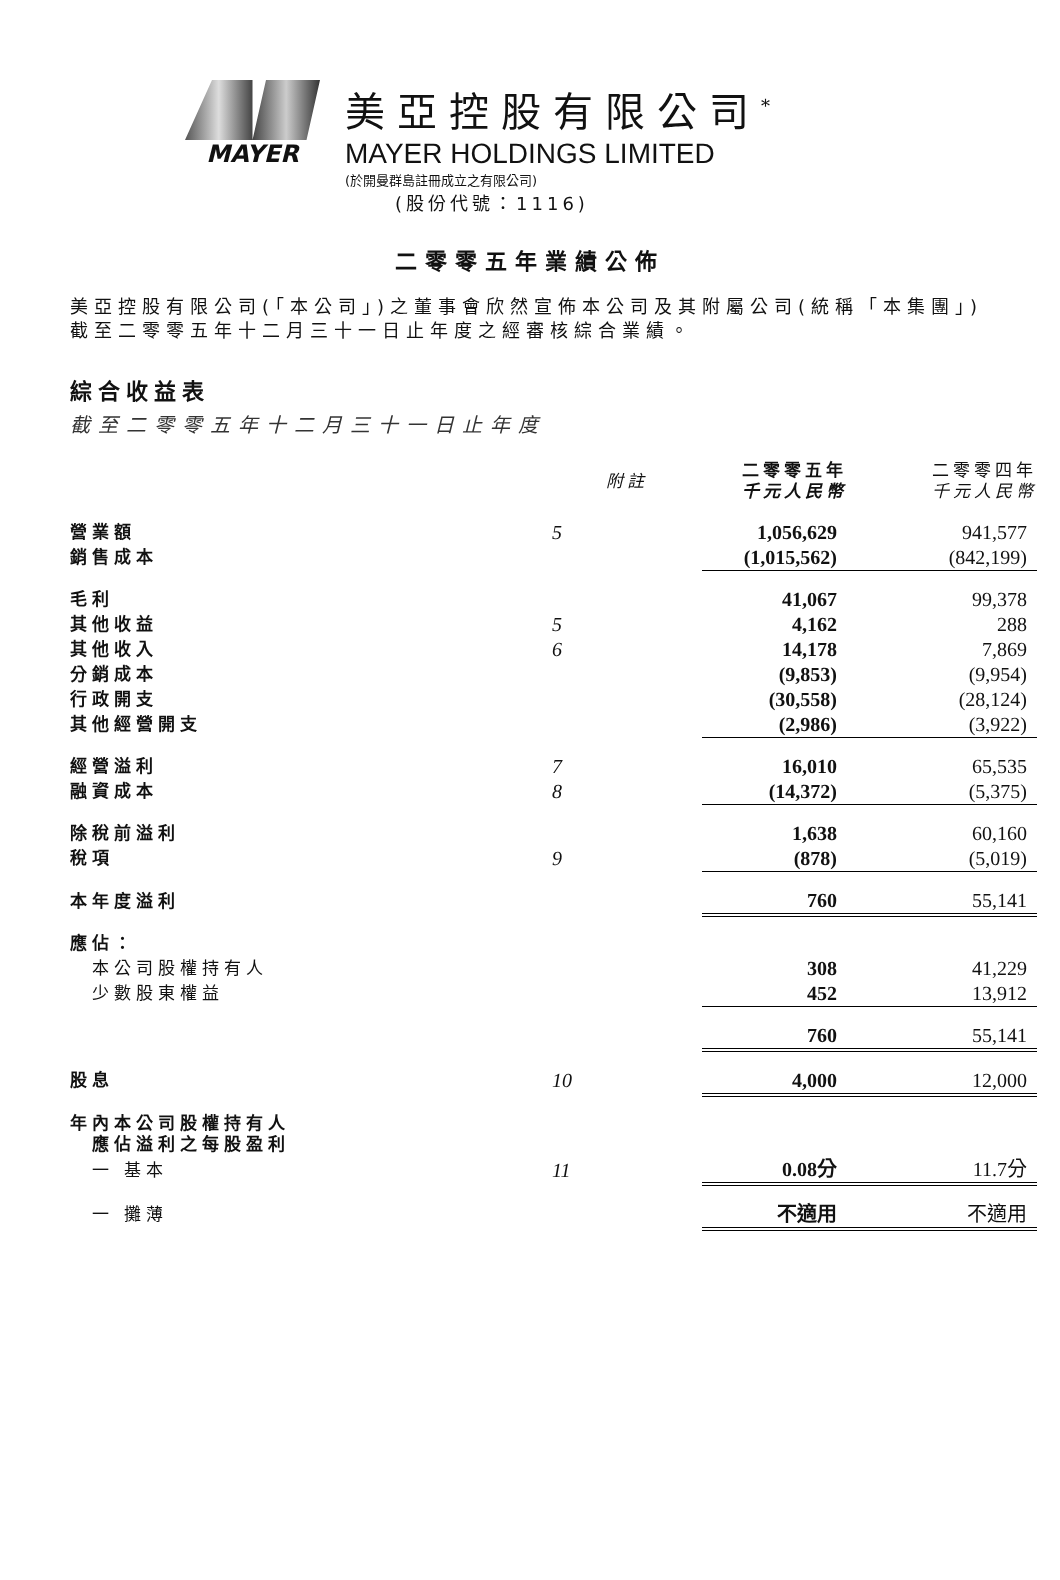MAYER
美亞控股有限公司<sup>*</sup>
MAYER HOLDINGS LIMITED
(於開曼群島註冊成立之有限公司)
(股份代號：1116)
二零零五年業績公佈
美亞控股有限公司(「本公司」)之董事會欣然宣佈本公司及其附屬公司(統稱「本集團」)截至二零零五年十二月三十一日止年度之經審核綜合業績。
綜合收益表
截至二零零五年十二月三十一日止年度
| | 附註 | 二零零五年 千元人民幣 | 二零零四年 千元人民幣 |
| --- | --- | --- | --- |
| 營業額 | 5 | 1,056,629 | 941,577 |
| 銷售成本 | | (1,015,562) | (842,199) |
| 毛利 | | 41,067 | 99,378 |
| 其他收益 | 5 | 4,162 | 288 |
| 其他收入 | 6 | 14,178 | 7,869 |
| 分銷成本 | | (9,853) | (9,954) |
| 行政開支 | | (30,558) | (28,124) |
| 其他經營開支 | | (2,986) | (3,922) |
| 經營溢利 | 7 | 16,010 | 65,535 |
| 融資成本 | 8 | (14,372) | (5,375) |
| 除稅前溢利 | | 1,638 | 60,160 |
| 稅項 | 9 | (878) | (5,019) |
| 本年度溢利 | | 760 | 55,141 |
| 應佔： | | | |
| 本公司股權持有人 | | 308 | 41,229 |
| 少數股東權益 | | 452 | 13,912 |
| | | 760 | 55,141 |
| 股息 | 10 | 4,000 | 12,000 |
| 年內本公司股權持有人 應佔溢利之每股盈利 | | | |
| 一 基本 | 11 | 0.08分 | 11.7分 |
| 一 攤薄 | | 不適用 | 不適用 |